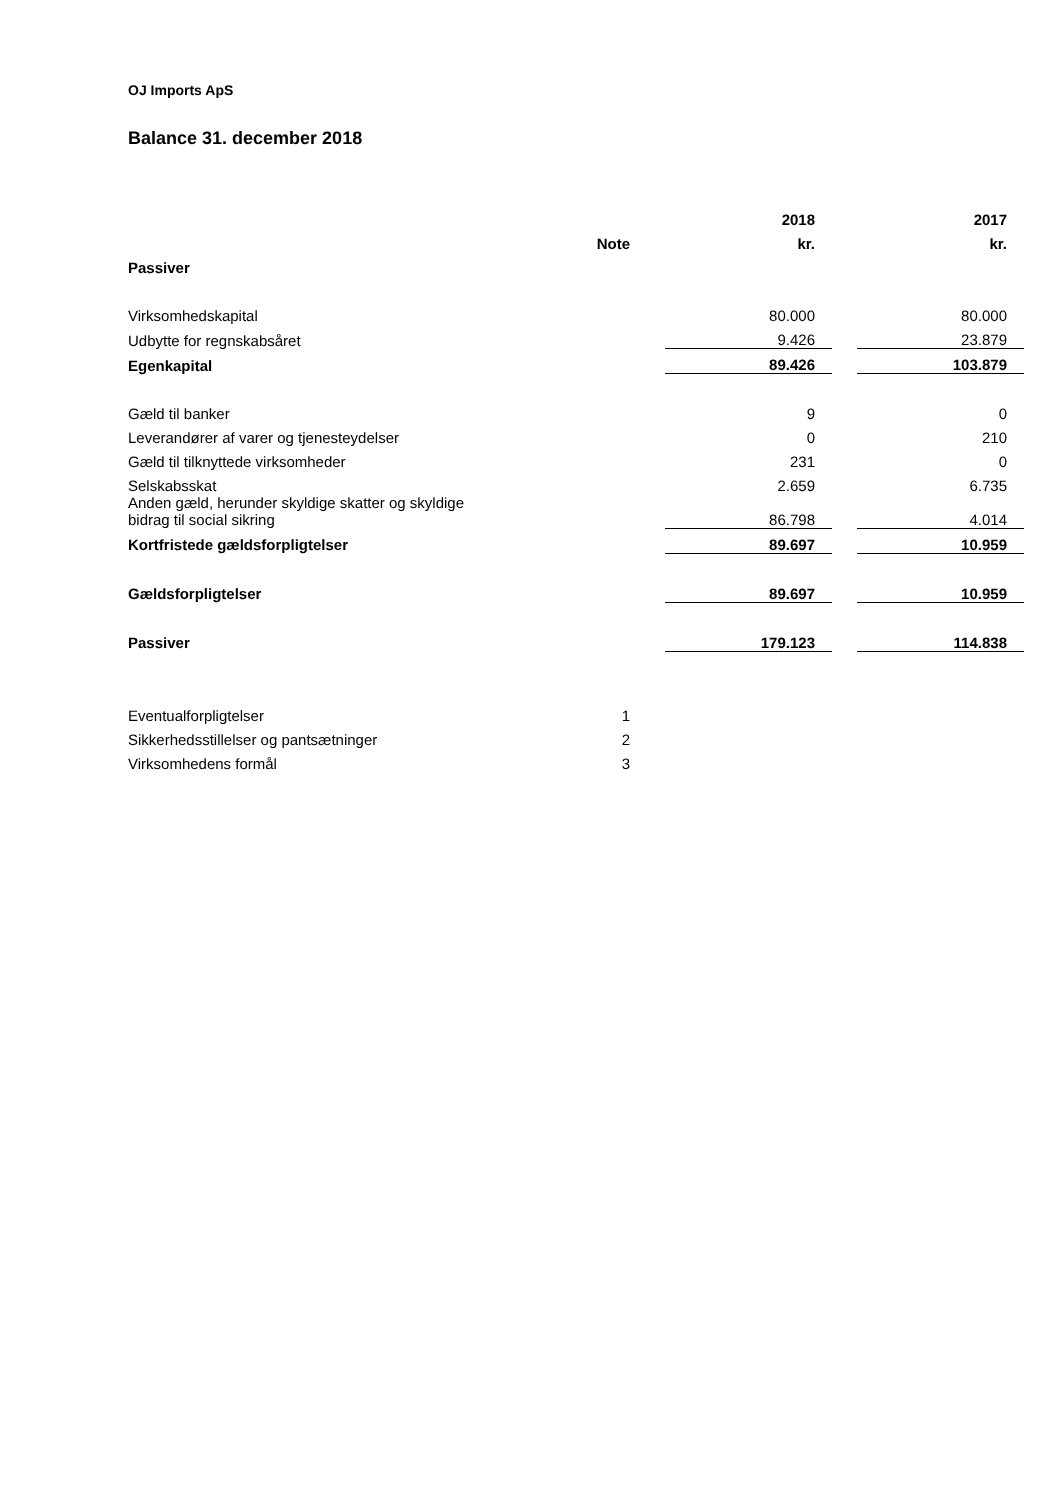OJ Imports ApS
Balance 31. december 2018
| | | | 2018 | | 2017 |
| --- | --- | --- | --- | --- | --- |
| | Note | | kr. | | kr. |
| Passiver | | | | | |
| Virksomhedskapital | | | 80.000 | | 80.000 |
| Udbytte for regnskabsåret | | | 9.426 | | 23.879 |
| Egenkapital | | | 89.426 | | 103.879 |
| Gæld til banker | | | 9 | | 0 |
| Leverandører af varer og tjenesteydelser | | | 0 | | 210 |
| Gæld til tilknyttede virksomheder | | | 231 | | 0 |
| Selskabsskat | | | 2.659 | | 6.735 |
| Anden gæld, herunder skyldige skatter og skyldige bidrag til social sikring | | | 86.798 | | 4.014 |
| Kortfristede gældsforpligtelser | | | 89.697 | | 10.959 |
| Gældsforpligtelser | | | 89.697 | | 10.959 |
| Passiver | | | 179.123 | | 114.838 |
| Eventualforpligtelser | 1 | | | | |
| Sikkerhedsstillelser og pantsætninger | 2 | | | | |
| Virksomhedens formål | 3 | | | | |